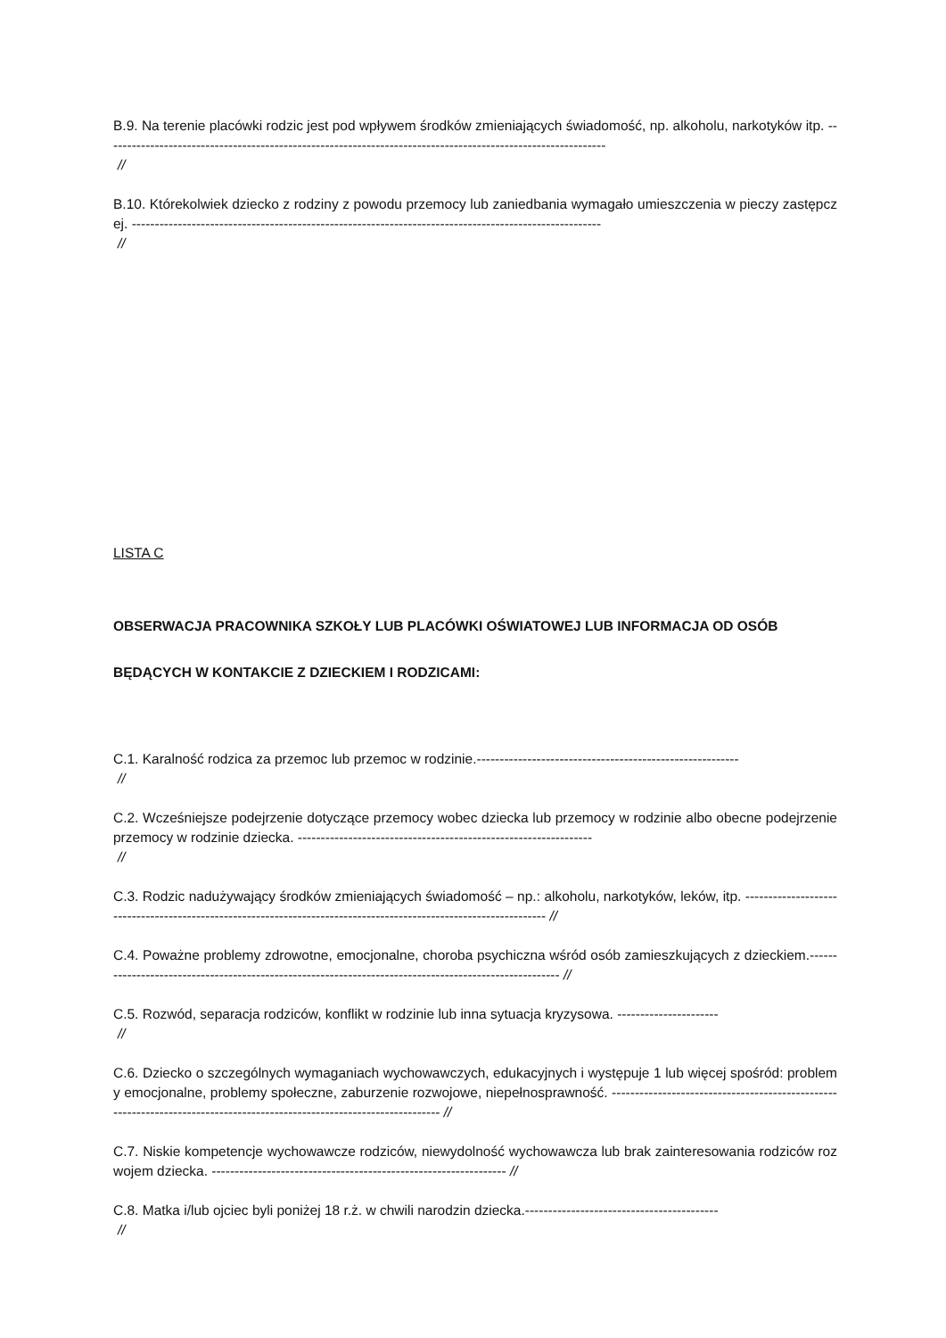B.9. Na terenie placówki rodzic jest pod wpływem środków zmieniających świadomość, np. alkoholu, narkotyków itp. -------------------------------------------------------------------------------------------------------------
//
B.10. Którekolwiek dziecko z rodziny z powodu przemocy lub zaniedbania wymagało umieszczenia w pieczy zastępczej. ------------------------------------------------------------------------------------------------------
//
LISTA C
OBSERWACJA PRACOWNIKA SZKOŁY LUB PLACÓWKI OŚWIATOWEJ LUB INFORMACJA OD OSÓB
BĘDĄCYCH W KONTAKCIE Z DZIECKIEM I RODZICAMI:
C.1. Karalność rodzica za przemoc lub przemoc w rodzinie.---------------------------------------------------------
//
C.2. Wcześniejsze podejrzenie dotyczące przemocy wobec dziecka lub przemocy w rodzinie albo obecne podejrzenie przemocy w rodzinie dziecka. ----------------------------------------------------------------
//
C.3. Rodzic nadużywający środków zmieniających świadomość – np.: alkoholu, narkotyków, leków, itp. ------------------------------------------------------------------------------------------------------------------ //
C.4. Poważne problemy zdrowotne, emocjonalne, choroba psychiczna wśród osób zamieszkujących z dzieckiem.------------------------------------------------------------------------------------------------------- //
C.5. Rozwód, separacja rodziców, konflikt w rodzinie lub inna sytuacja kryzysowa. ----------------------
//
C.6. Dziecko o szczególnych wymaganiach wychowawczych, edukacyjnych i występuje 1 lub więcej spośród: problemy emocjonalne, problemy społeczne, zaburzenie rozwojowe, niepełnosprawność. ------------------------------------------------------------------------------------------------------------------------ //
C.7. Niskie kompetencje wychowawcze rodziców, niewydolność wychowawcza lub brak zainteresowania rodziców rozwojem dziecka. ---------------------------------------------------------------- //
C.8. Matka i/lub ojciec byli poniżej 18 r.ż. w chwili narodzin dziecka.------------------------------------------
//